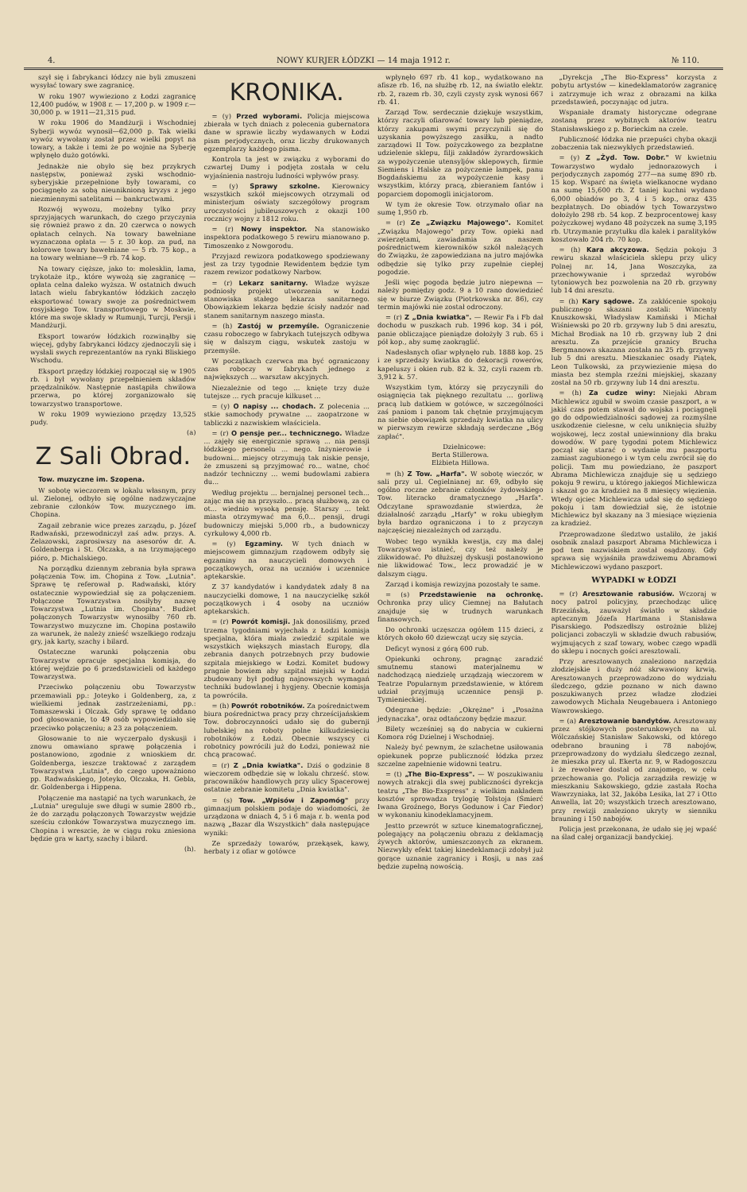4. NOWY KURJER ŁÓDZKI — 14 maja 1912 r. № 110.
szył się i fabrykanci łódzcy nie byli zmuszeni wysyłać towary swe zagranicę.
W roku 1907 wywieziono z Łodzi zagranicę 12,400 pudów, w 1908 r. — 17,200 p. w 1909 r.—30,000 p. w 1911—21,315 pud.
W roku 1906 do Mandżurji i Wschodniej Syberji wywóz wynosił—62,000 p. Tak wielki wywóz wywołany został przez wielki popyt na towary, a także i temi że po wojnie na Syberję wpłynęło dużo gotówki.
Jednakże nie obyło się bez przykrych następstw, ponieważ zyski wschodnio-syberyjskie przepełnione były towarami, co pociągnęło za sobą nieuniknioną kryzys z jego niezmiennymi satelitami — bankructwami.
Rozwój wywozu, możebny tylko przy sprzyjających warunkach, do czego przyczynia się również prawo z dn. 20 czerwca o nowych opłatach celnych. Na towary bawełniane wyznaczona opłata — 5 r. 30 kop. za pud, na kolorowe towary bawełniane — 5 rb. 75 kop., a na towary wełniane—9 rb. 74 kop.
Na towary cięższe, jako to: molesklin, lama, trykotaże itp., które wywożą się zagranicę — opłata celna daleko wyższa. W ostatnich dwuch latach wielu fabrykantów łódzkich zaczęło eksportować towary swoje za pośrednictwem rosyjskiego Tow. transportowego w Moskwie, które ma swoje składy w Rumunji, Turcji, Persji i Mandżurji.
Eksport towarów łódzkich rozwinąłby się więcej, gdyby fabrykanci łódzcy zjednoczyli się i wysłali swych reprezentantów na rynki Bliskiego Wschodu.
Eksport przędzy łódzkiej rozpoczął się w 1905 rb. i był wywołany przepełnieniem składów przędzalników. Następnie nastąpiła chwilowa przerwa, po której zorganizowało się towarzystwo transportowe.
W roku 1909 wywieziono przędzy 13,525 pudy.
(a)
Z Sali Obrad.
Tow. muzyczne im. Szopena.
W sobotę wieczorem w lokalu własnym, przy ul. Zielonej, odbyło się ogólne nadzwyczajne zebranie członków Tow. muzycznego im. Chopina.
Zagaił zebranie wice prezes zarządu, p. Józef Radwański, przewodniczył zaś adw. przys. A. Żelazowski, zaprosiwszy na asesorów dr. A. Goldenberga i St. Olczaka, a na trzymającego pióro, p. Michalskiego.
Na porządku dziennym zebrania była sprawa połączenia Tow. im. Chopina z Tow. „Lutnia". Sprawę tę referował p. Radwański, który ostatecznie wypowiedział się za połączeniem. Połączone Towarzystwa nosiłyby nazwę Towarzystwa „Lutnia im. Chopina". Budżet połączonych Towarzystw wynosiłby 760 rb. Towarzystwo muzyczne im. Chopina postawiło za warunek, że należy znieść wszelkiego rodzaju gry, jak karty, szachy i bilard.
Ostateczne warunki połączenia obu Towarzystw opracuje specjalna komisja, do której wejdzie po 6 przedstawicieli od każdego Towarzystwa.
Przeciwko połączeniu obu Towarzystw przemawiali pp.: Joteyko i Goldenberg, za, z wielkiemi jednak zastrzeżeniami, pp.: Tomaszewski i Olczak. Gdy sprawę tę oddano pod głosowanie, to 49 osób wypowiedziało się przeciwko połączeniu; a 23 za połączeniem.
Głosowanie to nie wyczerpało dyskusji i znowu omawiano sprawę połączenia i postanowiono, zgodnie z wnioskiem dr. Goldenberga, ieszcze traktować z zarządem Towarzystwa „Lutnia", do czego upoważniono pp. Radwańskiego, Joteyko, Olczaka, H. Gebla, dr. Goldenberga i Hippena.
Połączenie ma nastąpić na tych warunkach, że „Lutnia" ureguluje swe długi w sumie 2800 rb., że do zarządu połączonych Towarzystw wejdzie sześciu członków Towarzystwa muzycznego im. Chopina i wreszcie, że w ciągu roku zniesiona będzie gra w karty, szachy i bilard.
(h).
KRONIKA.
= (y) Przed wyborami. Policja miejscowa zbierała w tych dniach z polecenia gubernatora dane w sprawie liczby wydawanych w Łodzi pism perjodycznych, oraz liczby drukowanych egzemplarzy każdego pisma.
Kontrola ta jest w związku z wyborami do czwartej Dumy i podjęta została w celu wyjaśnienia nastroju ludności wpływów prasy.
= (y) Sprawy szkolne. Kierownicy wszystkich szkół miejscowych otrzymali od ministerjum oświaty szczegółowy program uroczystości jubileuszowych z okazji 100 rocznicy wojny z 1812 roku.
= (r) Nowy inspektor. Na stanowisko inspektora podatkowego 5 rewiru mianowano p. Timoszenko z Nowgorodu.
Przyjazd rewizora podatkowego spodziewany jest za trzy tygodnie Rewidentem będzie tym razem rewizor podatkowy Narbow.
= (r) Lekarz sanitarny. Władze wyższe podniosły projekt utworzenia w Łodzi stanowiska stałego lekarza sanitarnego. Obowiązkiem lekarza będzie ścisły nadzór nad stanem sanitarnym naszego miasta.
= (h) Zastój w przemyśle. Ograniczenie czasu roboczego w fabrykach tutejszych odbywa się w dalszym ciągu, wskutek zastoju w przemyśle.
W początkach czerwca ma być ograniczony czas roboczy w fabrykach jednego z największych ... warsztaw akcyjnych.
Niezależnie od tego ... knięte trzy duże tutejsze ... rych pracuje kilkuset ...
= (y) O napisy ... chodach. Z polecenia ... stkie samochody prywatne ... zaopatrzone w tabliczki z nazwiskiem właściciela.
= (r) O pensje per... technicznego. Władze ... zajęły się energicznie sprawą ... nia pensji łódzkiego personelu ... nego. Inżynierowie i budowni... miejscy otrzymują tak niskie pensje, że zmuszeni są przyjmować ro... watne, choć nadzór techniczny ... wemi budowlami zabiera du...
Według projektu ... bernjalnej personel tech... zając ma się na przyszło... pracą służbową, za co ot... wiednio wysoką pensję. Starszy ... tekt miasta otrzymywać ma 6,0... pensji, drugi budowniczy miejski 5,000 rb., a budowniczy cyrkułowy 4,000 rb.
= (y) Egzaminy. W tych dniach w miejscowem gimnazjum rządowem odbyły się egzaminy na nauczycieli domowych i początkowych, oraz na uczniów i uczennice aptekarskie.
Z 37 kandydatów i kandydatek zdały 8 na nauczycielki domowe, 1 na nauczycielkę szkół początkowych i 4 osoby na uczniów aptekarskich.
= (r) Powrót komisji. Jak donosiliśmy, przed trzema tygodniami wyjechała z Łodzi komisja specjalna, która miała zwiedzić szpitale we wszystkich większych miastach Europy, dla zebrania danych potrzebnych przy budowie szpitala miejskiego w Łodzi. Komitet budowy pragnie bowiem aby szpital miejski w Łodzi zbudowany był podług najnowszych wymagań techniki budowlanej i hygjeny. Obecnie komisja ta powróciła.
= (h) Powrót robotników. Za pośrednictwem biura pośrednictwa pracy przy chrześcijańskiem Tow. dobroczynności udało się do gubernji lubelskiej na roboty polne kilkudziesięciu robotników z Łodzi. Obecnie wszyscy ci robotnicy powrócili już do Łodzi, ponieważ nie chcą pracować.
= (r) Z „Dnia kwiatka". Dziś o godzinie 8 wieczorem odbędzie się w lokalu chrześć. stow. pracowników handlowych przy ulicy Spacerowej ostatnie zebranie komitetu „Dnia kwiatka".
= (s) Tow. „Wpisów i Zapomóg" przy gimnazjum polskiem podaje do wiadomości, że urządzona w dniach 4, 5 i 6 maja r. b. wenta pod nazwą „Bazar dla Wszystkich" dała następujące wyniki:
Ze sprzedaży towarów, przekąsek, kawy, herbaty i z ofiar w gotówce
wpłynęło 697 rb. 41 kop., wydatkowano na afisze rb. 16, na służbę rb. 12, na światło elektr. rb. 2, razem rb. 30, czyli czysty zysk wynosi 667 rb. 41.
Zarząd Tow. serdecznie dziękuje wszystkim, którzy raczyli ofiarować towary lub pieniądze, którzy zakupami swymi przyczynili się do uzyskania powyższego zasiłku, a nadto zarządowi II Tow. pożyczkowego za bezpłatne udzielenie sklepu, filji zakładów żyrardowskich za wypożyczenie utensyljów sklepowych, firmie Siemiens i Halske za pożyczenie lampek, panu Bogdańskiemu za wypożyczenie kasy i wszystkim, którzy pracą, zbieraniem fantów i poparciem dopomogli inicjatorom.
W tym że okresie Tow. otrzymało ofiar na sumę 1,950 rb.
= (r) Ze „Związku Majowego". Komitet „Związku Majowego" przy Tow. opieki nad zwierzętami, zawiadamia za naszem pośrednictwem kierowników szkół należących do Związku, że zapowiedziana na jutro majówka odbędzie się tylko przy zupełnie ciepłej pogodzie.
Jeśli więc pogoda będzie jutro niepewna — należy pomiędzy godz. 9 a 10 rano dowiedzieć się w biurze Związku (Piotrkowska nr. 86), czy termin majówki nie został odroczony.
= (r) Z „Dnia kwiatka". — Rewir Fa i Fb dał dochodu w puszkach rub. 1996 kop. 34 i pół, panie obliczające pieniądze dołożyły 3 rub. 65 i pół kop., aby sumę zaokrąglić.
Nadesłanych ofiar wpłynęło rub. 1888 kop. 25 i ze sprzedaży kwiatka do dekoracji rowerów, kapeluszy i okien rub. 82 k. 32, czyli razem rb. 3,912 k. 57.
Wszystkim tym, którzy się przyczynili do osiągnięcia tak pięknego rezultatu ... gorliwą pracą lub datkiem w gotówce, w szczególności zaś paniom i panom tak chętnie przyjmującym na siebie obowiązek sprzedaży kwiatka na ulicy w pierwszym rewirze składają serdeczne „Bóg zapłać".
Dzielnicowe:
Berta Stillerowa.
Elżbieta Hillowa.
= (h) Z Tow. „Harfa". W sobotę wieczór, w sali przy ul. Cegielnianej nr. 69, odbyło się ogólno roczne zebranie członków żydowskiego Tow. literacko dramatycznego „Harfa". Odczytane sprawozdanie stwierdza, że działalność zarządu „Harfy" w roku ubiegłym była bardzo ograniczona i to z przyczyn najczęściej niezależnych od zarządu.
Wobec tego wynikła kwestja, czy ma dalej Towarzystwo istnieć, czy też należy je zlikwidować. Po dłuższej dyskusji postanowiono nie likwidować Tow., lecz prowadzić je w dalszym ciągu.
Zarząd i komisja rewizyjna pozostały te same.
= (s) Przedstawienie na ochronkę. Ochronka przy ulicy Ciemnej na Bałutach znajduje się w trudnych warunkach finansowych.
Do ochronki uczęszcza ogółem 115 dzieci, z których około 60 dziewcząt uczy się szycia.
Deficyt wynosi z górą 600 rub.
Opiekunki ochrony, pragnąc zaradzić smutnemu stanowi materjalnemu w nadchodzącą niedzielę urządzają wieczorem w Teatrze Popularnym przedstawienie, w którem udział przyjmują uczennice pensji p. Tymienieckiej.
Odegrane będzie: „Okrężne" i „Posażna jedynaczka", oraz odtańczony będzie mazur.
Bilety wcześniej są do nabycia w cukierni Komora róg Dzielnej i Wschodniej.
Należy być pewnym, że szlachetne usiłowania opiekunek poprze publiczność łódzka przez szczelne zapełnienie widowni teatru.
= (t) „The Bio-Express". — W poszukiwaniu nowych atrakcji dla swej publiczności dyrekcja teatru „The Bio-Exspress" z wielkim nakładem kosztów sprowadza trylogię Tołstoja (Śmierć Iwana Groźnego, Borys Godunow i Car Fiedor) w wykonaniu kinodeklamacyjnem.
Jestto przewrót w sztuce kinematograficznej, polegający na połączeniu obrazu z deklamacją żywych aktorów, umieszczonych za ekranem. Niezwykły efekt takiej kinedeklamacji zdobył już gorące uznanie zagranicy i Rosji, u nas zaś będzie zupełną nowością.
„Dyrekcja „The Bio-Express" korzysta z pobytu artystów — kinedeklamatorów zagranicę i zatrzymuje ich wraz z obrazami na kilka przedstawień, poczynając od jutra.
Wspaniałe dramaty historyczne odegrane zostaną przez wybitnych aktorów teatru Stanisławskiego z p. Borieckim na czele.
Publiczność łódzka nie przepuści chyba okazji zobaczenia tak niezwykłych przedstawień.
= (y) Z „Żyd. Tow. Dobr." W kwietniu Towarzystwo wydało jednorazowych i perjodycznych zapomóg 277—na sumę 890 rb. 15 kop. Wsparć na święta wielkanocne wydano na sumę 15,600 rb. Z taniej kuchni wydano 6,000 obiadów po 3, 4 i 5 kop., oraz 435 bezpłatnych. Do obiadów tych Towarzystwo dołożyło 298 rb. 54 kop. Z bezprocentowej kasy pożyczkowej wydano 48 pożyczek na sumę 3,195 rb. Utrzymanie przytułku dla kalek i paralityków kosztowało 204 rb. 70 kop.
= (h) Kara akcyzowa. Sędzia pokoju 3 rewiru skazał właściciela sklepu przy ulicy Polnej nr. 14, Jana Woszczyka, za przechowywanie i sprzedaż wyrobów tytoniowych bez pozwolenia na 20 rb. grzywny lub 14 dni aresztu.
= (h) Kary sądowe. Za zakłócenie spokoju publicznego skazani zostali: Wincenty Knuszkowski, Władysław Kamiński i Michał Wiśniewski po 20 rb. grzywny lub 5 dni aresztu, Michał Brodiak na 10 rb. grzywny lub 2 dni aresztu. Za przejście granicy Brucha Bergmanowa skazana została na 25 rb. grzywny lub 5 dni aresztu. Mieszkaniec osady Piątek, Leon Tulkowski, za przywiezienie mięsa do miasta bez stempla rzeźni miejskiej, skazany został na 50 rb. grzywny lub 14 dni aresztu.
= (h) Za cudze winy: Niejaki Abram Michlewicz zgubił w swoim czasie paszport, a w jakiś czas potem stawał do wojska i pociągnęli go do odpowiedzialności sądowej za rozmyślne uszkodzenie cielesne, w celu uniknięcia służby wojskowej, lecz został uniewinniony dla braku dowodów. W parę tygodni potem Michlewicz począł się starać o wydanie mu paszportu zamiast zagubionego i w tym celu zwrócił się do policji. Tam mu powiedziano, że paszport Abrama Michlewicza znajduje się u sędziego pokoju 9 rewiru, u którego jakiegoś Michlewicza i skazał go za kradzież na 8 miesięcy więzienia. Wtedy ojciec Michlewicza udał się do sędziego pokoju i tam dowiedział się, że istotnie Michlewicz był skazany na 3 miesiące więzienia za kradzież.
Przeprowadzone śledztwo ustaliło, że jakiś osobnik znalazł paszport Abrama Michlewicza i pod tem nazwiskiem został osądzony. Gdy sprawa się wyjaśniła prawdziwemu Abramowi Michlewiczowi wydano paszport.
WYPADKI w ŁODZI
= (r) Aresztowanie rabusiów. Wczoraj w nocy patrol policyjny, przechodząc ulicę Brzezińską, zauważył światło w składzie aptecznym Józefa Hartmana i Stanisława Pisarskiego. Podszedłszy ostrożnie bliżej policjanci zobaczyli w składzie dwuch rabusiów, wyjmujących z szaf towary, wobec czego wpadli do sklepu i nocnych gości aresztowali.
Przy aresztowanych znaleziono narzędzia złodziejskie i duży nóż skrwawiony krwią. Aresztowanych przeprowadzono do wydziału śledczego, gdzie poznano w nich dawno poszukiwanych przez władze złodziei zawodowych Michała Neugebauera i Antoniego Wawrowskiego.
= (a) Aresztowanie bandytów. Aresztowany przez stójkowych posterunkowych na ul. Wólczańskiej Stanisław Sakowski, od którego odebrano brauning i 78 nabojów, przeprowadzony do wydziału śledczego zeznał, że mieszka przy ul. Ekerta nr. 9, w Radogoszczu i że rewolwer dostał od znajomego, w celu przechowania go. Policja zarządziła rewizję w mieszkaniu Sakowskiego, gdzie zastała Rochа Wawrzyniaka, lat 32, Jakóba Lesika, lat 27 i Otto Anwella, lat 20; wszystkich trzech aresztowano, przy rewizji znaleziono ukryty w sienniku brauning i 150 nabojów.
Policja jest przekonana, że udało się jej wpaść na ślad całej organizacji bandyckiej.